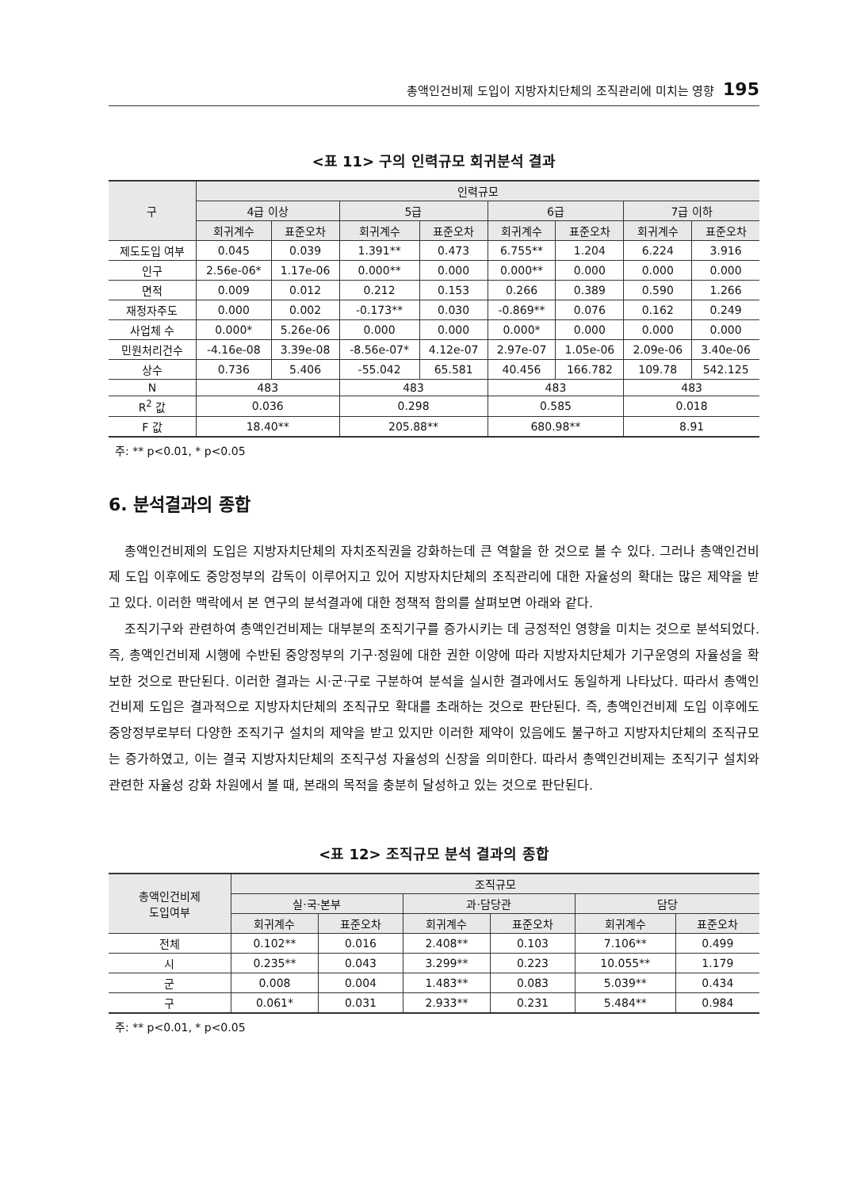총액인건비제 도입이 지방자치단체의 조직관리에 미치는 영향 195
<표 11> 구의 인력규모 회귀분석 결과
| 구 | 인력규모 | | | | | | | |
| --- | --- | --- | --- | --- | --- | --- | --- | --- |
| | 4급 이상 | | 5급 | | 6급 | | 7급 이하 | |
| | 회귀계수 | 표준오차 | 회귀계수 | 표준오차 | 회귀계수 | 표준오차 | 회귀계수 | 표준오차 |
| 제도도입 여부 | 0.045 | 0.039 | 1.391** | 0.473 | 6.755** | 1.204 | 6.224 | 3.916 |
| 인구 | 2.56e-06* | 1.17e-06 | 0.000** | 0.000 | 0.000** | 0.000 | 0.000 | 0.000 |
| 면적 | 0.009 | 0.012 | 0.212 | 0.153 | 0.266 | 0.389 | 0.590 | 1.266 |
| 재정자주도 | 0.000 | 0.002 | -0.173** | 0.030 | -0.869** | 0.076 | 0.162 | 0.249 |
| 사업체 수 | 0.000* | 5.26e-06 | 0.000 | 0.000 | 0.000* | 0.000 | 0.000 | 0.000 |
| 민원처리건수 | -4.16e-08 | 3.39e-08 | -8.56e-07* | 4.12e-07 | 2.97e-07 | 1.05e-06 | 2.09e-06 | 3.40e-06 |
| 상수 | 0.736 | 5.406 | -55.042 | 65.581 | 40.456 | 166.782 | 109.78 | 542.125 |
| N | 483 | | 483 | | 483 | | 483 | |
| R<sup>2</sup> 값 | 0.036 | | 0.298 | | 0.585 | | 0.018 | |
| F 값 | 18.40** | | 205.88** | | 680.98** | | 8.91 | |
주: ** p<0.01, * p<0.05
6. 분석결과의 종합
총액인건비제의 도입은 지방자치단체의 자치조직권을 강화하는데 큰 역할을 한 것으로 볼 수 있다. 그러나 총액인건비제 도입 이후에도 중앙정부의 감독이 이루어지고 있어 지방자치단체의 조직관리에 대한 자율성의 확대는 많은 제약을 받고 있다. 이러한 맥락에서 본 연구의 분석결과에 대한 정책적 함의를 살펴보면 아래와 같다.
조직기구와 관련하여 총액인건비제는 대부분의 조직기구를 증가시키는 데 긍정적인 영향을 미치는 것으로 분석되었다. 즉, 총액인건비제 시행에 수반된 중앙정부의 기구·정원에 대한 권한 이양에 따라 지방자치단체가 기구운영의 자율성을 확보한 것으로 판단된다. 이러한 결과는 시·군·구로 구분하여 분석을 실시한 결과에서도 동일하게 나타났다. 따라서 총액인건비제 도입은 결과적으로 지방자치단체의 조직규모 확대를 초래하는 것으로 판단된다. 즉, 총액인건비제 도입 이후에도 중앙정부로부터 다양한 조직기구 설치의 제약을 받고 있지만 이러한 제약이 있음에도 불구하고 지방자치단체의 조직규모는 증가하였고, 이는 결국 지방자치단체의 조직구성 자율성의 신장을 의미한다. 따라서 총액인건비제는 조직기구 설치와 관련한 자율성 강화 차원에서 볼 때, 본래의 목적을 충분히 달성하고 있는 것으로 판단된다.
<표 12> 조직규모 분석 결과의 종합
| 총액인건비제 도입여부 | 조직규모 | | | | | |
| --- | --- | --- | --- | --- | --- | --- |
| | 실·국·본부 | | 과·담당관 | | 담당 | |
| | 회귀계수 | 표준오차 | 회귀계수 | 표준오차 | 회귀계수 | 표준오차 |
| 전체 | 0.102** | 0.016 | 2.408** | 0.103 | 7.106** | 0.499 |
| 시 | 0.235** | 0.043 | 3.299** | 0.223 | 10.055** | 1.179 |
| 군 | 0.008 | 0.004 | 1.483** | 0.083 | 5.039** | 0.434 |
| 구 | 0.061* | 0.031 | 2.933** | 0.231 | 5.484** | 0.984 |
주: ** p<0.01, * p<0.05